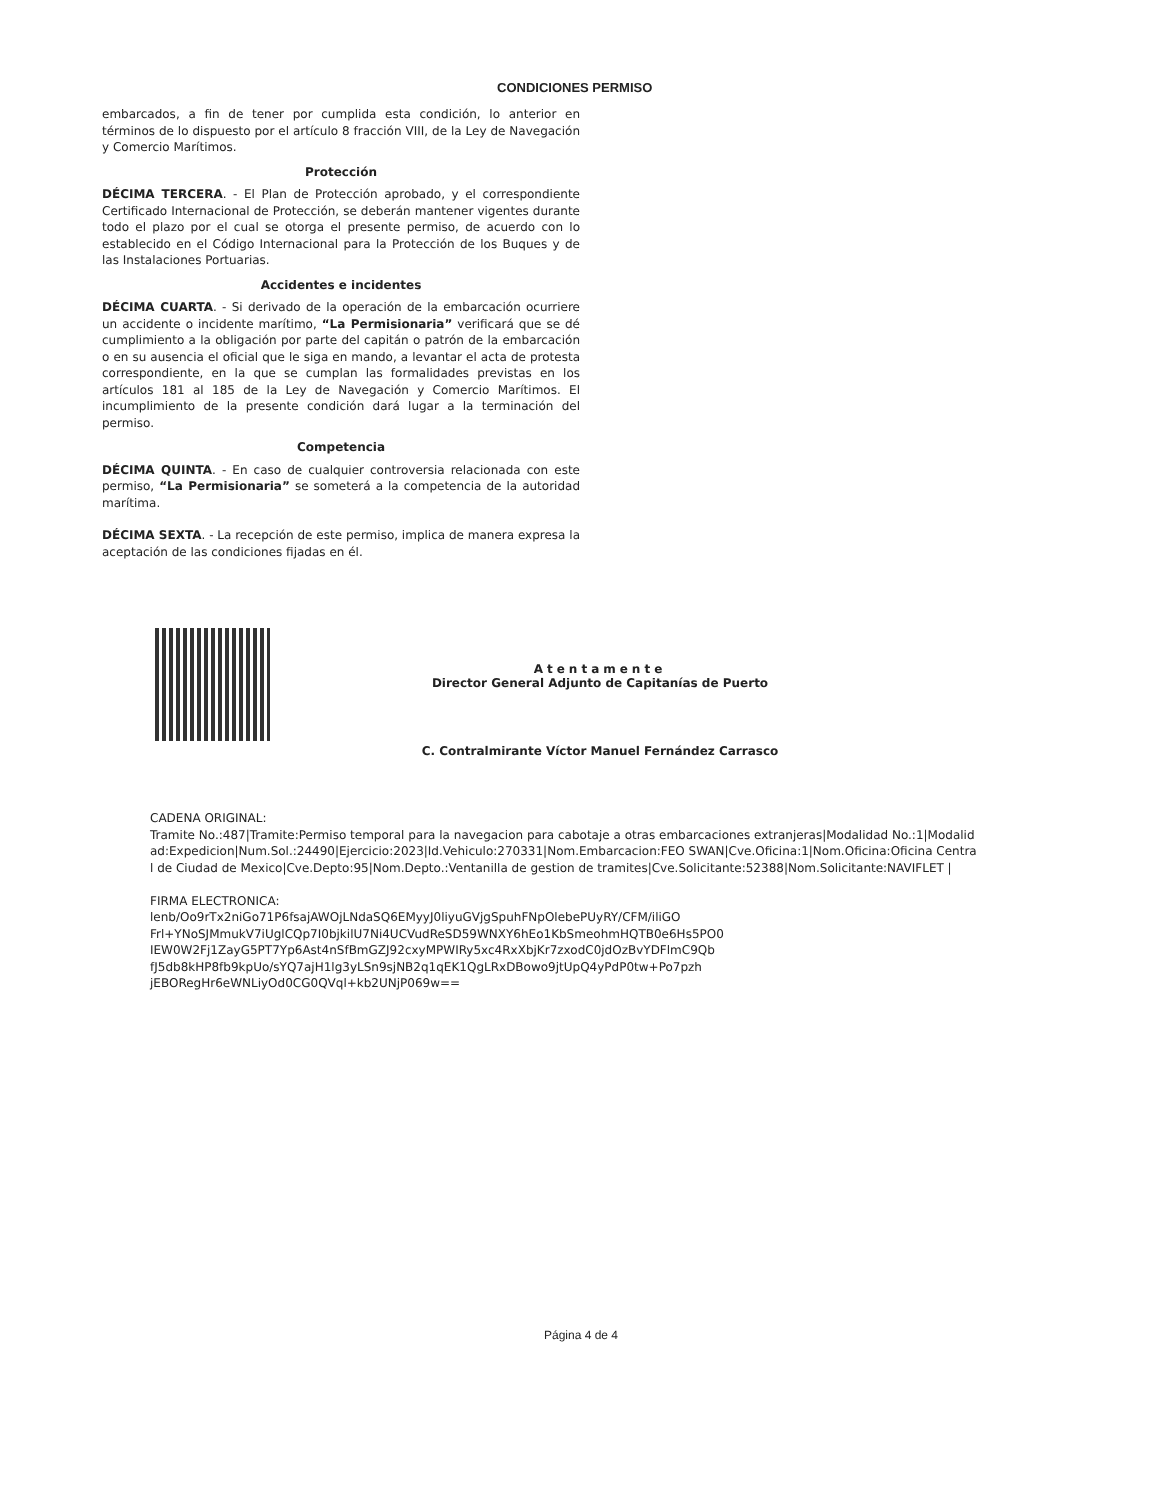CONDICIONES PERMISO
embarcados, a fin de tener por cumplida esta condición, lo anterior en términos de lo dispuesto por el artículo 8 fracción VIII, de la Ley de Navegación y Comercio Marítimos.
Protección
DÉCIMA TERCERA. - El Plan de Protección aprobado, y el correspondiente Certificado Internacional de Protección, se deberán mantener vigentes durante todo el plazo por el cual se otorga el presente permiso, de acuerdo con lo establecido en el Código Internacional para la Protección de los Buques y de las Instalaciones Portuarias.
Accidentes e incidentes
DÉCIMA CUARTA. - Si derivado de la operación de la embarcación ocurriere un accidente o incidente marítimo, “La Permisionaria” verificará que se dé cumplimiento a la obligación por parte del capitán o patrón de la embarcación o en su ausencia el oficial que le siga en mando, a levantar el acta de protesta correspondiente, en la que se cumplan las formalidades previstas en los artículos 181 al 185 de la Ley de Navegación y Comercio Marítimos. El incumplimiento de la presente condición dará lugar a la terminación del permiso.
Competencia
DÉCIMA QUINTA. - En caso de cualquier controversia relacionada con este permiso, “La Permisionaria” se someterá a la competencia de la autoridad marítima.
DÉCIMA SEXTA. - La recepción de este permiso, implica de manera expresa la aceptación de las condiciones fijadas en él.
Atentamente
Director General Adjunto de Capitanías de Puerto
C. Contralmirante Víctor Manuel Fernández Carrasco
CADENA ORIGINAL:
Tramite No.:487|Tramite:Permiso temporal para la navegacion para cabotaje a otras embarcaciones extranjeras|Modalidad No.:1|Modalidad:Expedicion|Num.Sol.:24490|Ejercicio:2023|Id.Vehiculo:270331|Nom.Embarcacion:FEO SWAN|Cve.Oficina:1|Nom.Oficina:Oficina Central de Ciudad de Mexico|Cve.Depto:95|Nom.Depto.:Ventanilla de gestion de tramites|Cve.Solicitante:52388|Nom.Solicitante:NAVIFLET |
FIRMA ELECTRONICA:
lenb/Oo9rTx2niGo71P6fsajAWOjLNdaSQ6EMyyJ0liyuGVjgSpuhFNpOlebePUyRY/CFM/iliGO
Frl+YNoSJMmukV7iUglCQp7I0bjkilU7Ni4UCVudReSD59WNXY6hEo1KbSmeohmHQTB0e6Hs5PO0
IEW0W2Fj1ZayG5PT7Yp6Ast4nSfBmGZJ92cxyMPWIRy5xc4RxXbjKr7zxodC0jdOzBvYDFlmC9Qb
fJ5db8kHP8fb9kpUo/sYQ7ajH1lg3yLSn9sjNB2q1qEK1QgLRxDBowo9jtUpQ4yPdP0tw+Po7pzh
jEBORegHr6eWNLiyOd0CG0QVql+kb2UNjP069w==
Página 4 de 4